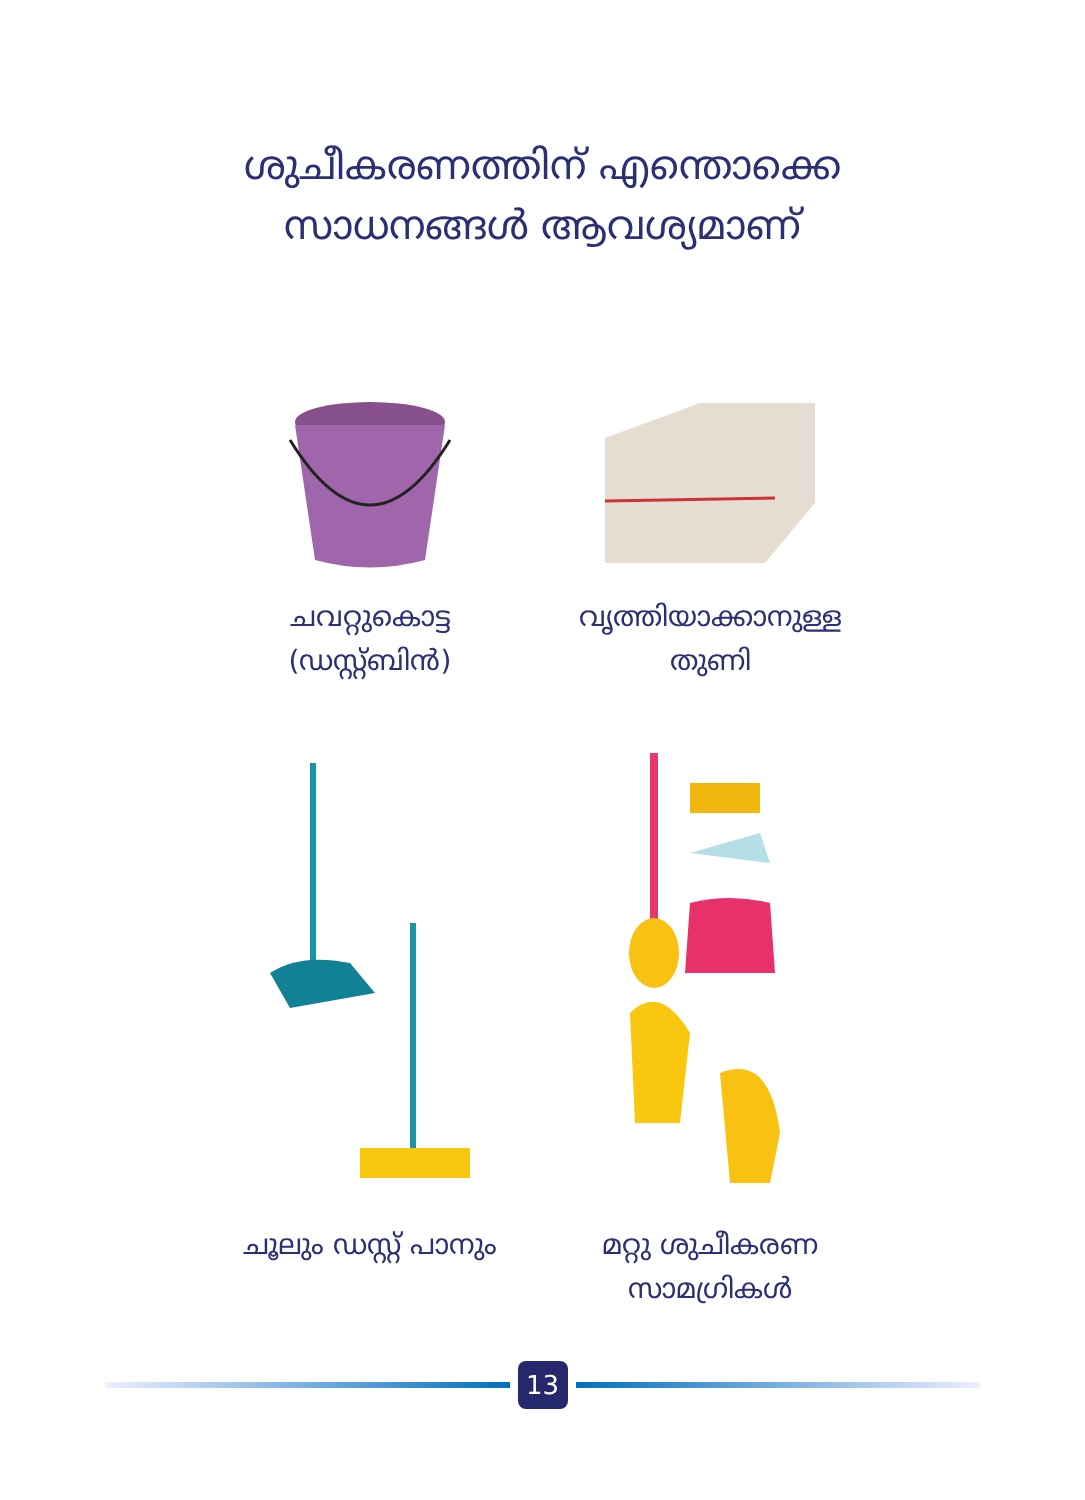ശുചീകരണത്തിന് എന്തൊക്കെ
സാധനങ്ങൾ ആവശ്യമാണ്
ചവറ്റുകൊട്ട
(ഡസ്റ്റ്ബിൻ)
വൃത്തിയാക്കാനുള്ള
തുണി
ചൂലും ഡസ്റ്റ് പാനും
മറ്റു ശുചീകരണ
സാമഗ്രികൾ
13